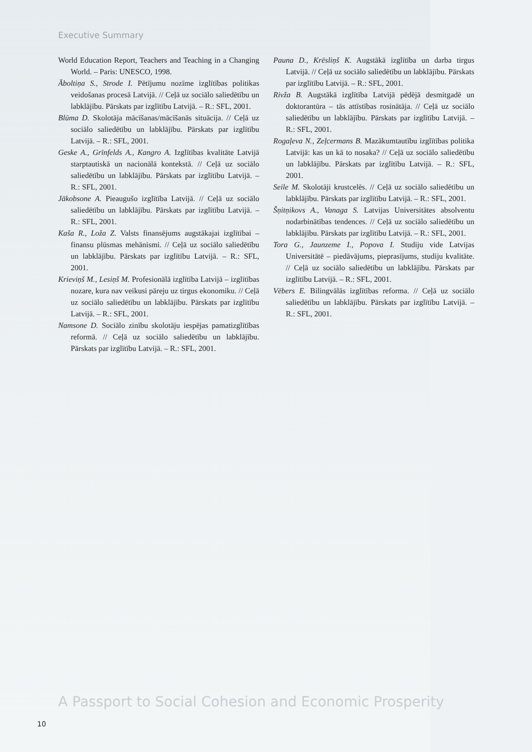Executive Summary
World Education Report, Teachers and Teaching in a Changing World. – Paris: UNESCO, 1998.
Āboltiņa S., Strode I. Pētījumu nozīme izglītības politikas veidošanas procesā Latvijā. // Ceļā uz sociālo saliedētību un labklājību. Pārskats par izglītību Latvijā. – R.: SFL, 2001.
Blūma D. Skolotāja mācīšanas/mācīšanās situācija. // Ceļā uz sociālo saliedētību un labklājību. Pārskats par izglītību Latvijā. – R.: SFL, 2001.
Geske A., Grīnfelds A., Kangro A. Izglītības kvalitāte Latvijā starptautiskā un nacionālā kontekstā. // Ceļā uz sociālo saliedētību un labklājību. Pārskats par izglītību Latvijā. – R.: SFL, 2001.
Jākobsone A. Pieaugušo izglītība Latvijā. // Ceļā uz sociālo saliedētību un labklājību. Pārskats par izglītību Latvijā. – R.: SFL, 2001.
Kaša R., Loža Z. Valsts finansējums augstākajai izglītībai – finansu plūsmas mehānismi. // Ceļā uz sociālo saliedētību un labklājību. Pārskats par izglītību Latvijā. – R.: SFL, 2001.
Krieviņš M., Lesiņš M. Profesionālā izglītība Latvijā – izglītības nozare, kura nav veikusi pāreju uz tirgus ekonomiku. // Ceļā uz sociālo saliedētību un labklājību. Pārskats par izglītību Latvijā. – R.: SFL, 2001.
Namsone D. Sociālo zinību skolotāju iespējas pamatizglītības reformā. // Ceļā uz sociālo saliedētību un labklājību. Pārskats par izglītību Latvijā. – R.: SFL, 2001.
Pauna D., Krēsliņš K. Augstākā izglītība un darba tirgus Latvijā. // Ceļā uz sociālo saliedētību un labklājību. Pārskats par izglītību Latvijā. – R.: SFL, 2001.
Rivža B. Augstākā izglītība Latvijā pēdējā desmitgadē un doktorantūra – tās attīstības rosinātāja. // Ceļā uz sociālo saliedētību un labklājību. Pārskats par izglītību Latvijā. – R.: SFL, 2001.
Rogaļeva N., Zeļcermans B. Mazākumtautību izglītības politika Latvijā: kas un kā to nosaka? // Ceļā uz sociālo saliedētību un labklājību. Pārskats par izglītību Latvijā. – R.: SFL, 2001.
Seile M. Skolotāji krustcelēs. // Ceļā uz sociālo saliedētību un labklājību. Pārskats par izglītību Latvijā. – R.: SFL, 2001.
Šņitņikovs A., Vanaga S. Latvijas Universitātes absolventu nodarbinātības tendences. // Ceļā uz sociālo saliedētību un labklājību. Pārskats par izglītību Latvijā. – R.: SFL, 2001.
Tora G., Jaunzeme I., Popova I. Studiju vide Latvijas Universitātē – piedāvājums, pieprasījums, studiju kvalitāte. // Ceļā uz sociālo saliedētību un labklājību. Pārskats par izglītību Latvijā. – R.: SFL, 2001.
Vēbers E. Bilingvālās izglītības reforma. // Ceļā uz sociālo saliedētību un labklājību. Pārskats par izglītību Latvijā. – R.: SFL, 2001.
A Passport to Social Cohesion and Economic Prosperity
10